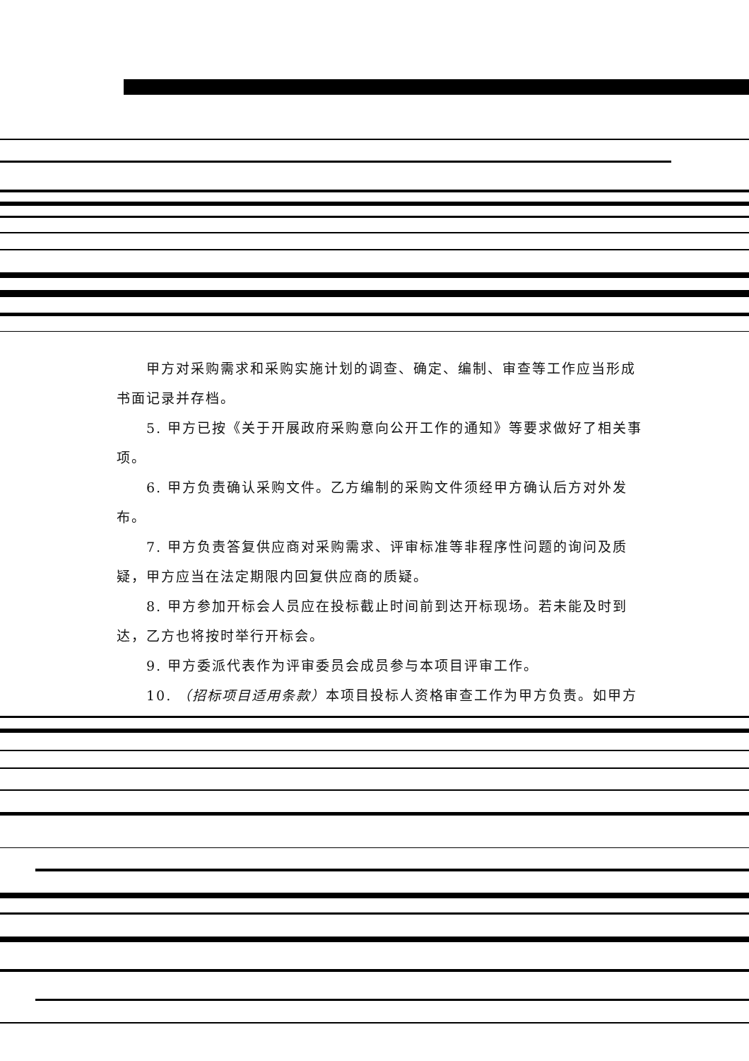甲方对采购需求和采购实施计划的调查、确定、编制、审查等工作应当形成
书面记录并存档。
5. 甲方已按《关于开展政府采购意向公开工作的通知》等要求做好了相关事
项。
6. 甲方负责确认采购文件。乙方编制的采购文件须经甲方确认后方对外发
布。
7. 甲方负责答复供应商对采购需求、评审标准等非程序性问题的询问及质
疑，甲方应当在法定期限内回复供应商的质疑。
8. 甲方参加开标会人员应在投标截止时间前到达开标现场。若未能及时到
达，乙方也将按时举行开标会。
9. 甲方委派代表作为评审委员会成员参与本项目评审工作。
10. （招标项目适用条款）本项目投标人资格审查工作为甲方负责。如甲方